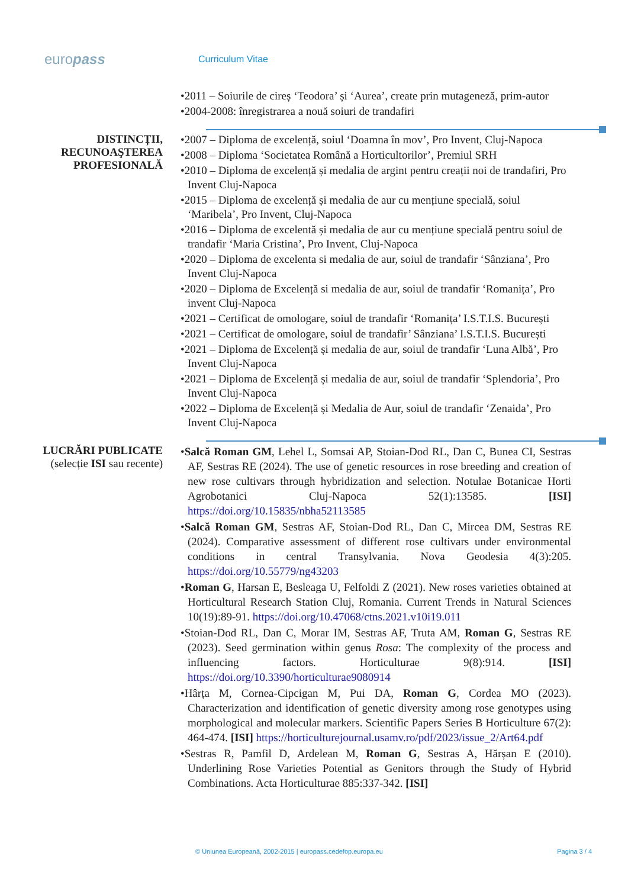europass
Curriculum Vitae
•2011 – Soiurile de cireș ‘Teodora’ și ‘Aurea’, create prin mutageneză, prim-autor
•2004-2008: înregistrarea a nouă soiuri de trandafiri
DISTINCȚII,
RECUNOAŞTEREA
PROFESIONALĂ
•2007 – Diploma de excelență, soiul ‘Doamna în mov’, Pro Invent, Cluj-Napoca
•2008 – Diploma ‘Societatea Română a Horticultorilor’, Premiul SRH
•2010 – Diploma de excelență și medalia de argint pentru creații noi de trandafiri, Pro Invent Cluj-Napoca
•2015 – Diploma de excelență și medalia de aur cu mențiune specială, soiul ‘Maribela’, Pro Invent, Cluj-Napoca
•2016 – Diploma de excelentă și medalia de aur cu mențiune specială pentru soiul de trandafir ‘Maria Cristina’, Pro Invent, Cluj-Napoca
•2020 – Diploma de excelenta si medalia de aur, soiul de trandafir ‘Sânziana’, Pro Invent Cluj-Napoca
•2020 – Diploma de Excelență si medalia de aur, soiul de trandafir ‘Romanița’, Pro invent Cluj-Napoca
•2021 – Certificat de omologare, soiul de trandafir ‘Romanița’ I.S.T.I.S. București
•2021 – Certificat de omologare, soiul de trandafir’ Sânziana’ I.S.T.I.S. București
•2021 – Diploma de Excelență și medalia de aur, soiul de trandafir ‘Luna Albă’, Pro Invent Cluj-Napoca
•2021 – Diploma de Excelență și medalia de aur, soiul de trandafir ‘Splendoria’, Pro Invent Cluj-Napoca
•2022 – Diploma de Excelență și Medalia de Aur, soiul de trandafir ‘Zenaida’, Pro Invent Cluj-Napoca
LUCRĂRI PUBLICATE
(selecție ISI sau recente)
•Salcă Roman GM, Lehel L, Somsai AP, Stoian-Dod RL, Dan C, Bunea CI, Sestras AF, Sestras RE (2024). The use of genetic resources in rose breeding and creation of new rose cultivars through hybridization and selection. Notulae Botanicae Horti Agrobotanici Cluj-Napoca 52(1):13585. [ISI] https://doi.org/10.15835/nbha52113585
•Salcă Roman GM, Sestras AF, Stoian-Dod RL, Dan C, Mircea DM, Sestras RE (2024). Comparative assessment of different rose cultivars under environmental conditions in central Transylvania. Nova Geodesia 4(3):205. https://doi.org/10.55779/ng43203
•Roman G, Harsan E, Besleaga U, Felfoldi Z (2021). New roses varieties obtained at Horticultural Research Station Cluj, Romania. Current Trends in Natural Sciences 10(19):89-91. https://doi.org/10.47068/ctns.2021.v10i19.011
•Stoian-Dod RL, Dan C, Morar IM, Sestras AF, Truta AM, Roman G, Sestras RE (2023). Seed germination within genus Rosa: The complexity of the process and influencing factors. Horticulturae 9(8):914. [ISI] https://doi.org/10.3390/horticulturae9080914
•Hârța M, Cornea-Cipcigan M, Pui DA, Roman G, Cordea MO (2023). Characterization and identification of genetic diversity among rose genotypes using morphological and molecular markers. Scientific Papers Series B Horticulture 67(2): 464-474. [ISI] https://horticulturejournal.usamv.ro/pdf/2023/issue_2/Art64.pdf
•Sestras R, Pamfil D, Ardelean M, Roman G, Sestras A, Hărșan E (2010). Underlining Rose Varieties Potential as Genitors through the Study of Hybrid Combinations. Acta Horticulturae 885:337-342. [ISI]
© Uniunea Europeană, 2002-2015 | europass.cedefop.europa.eu Pagina 3 / 4